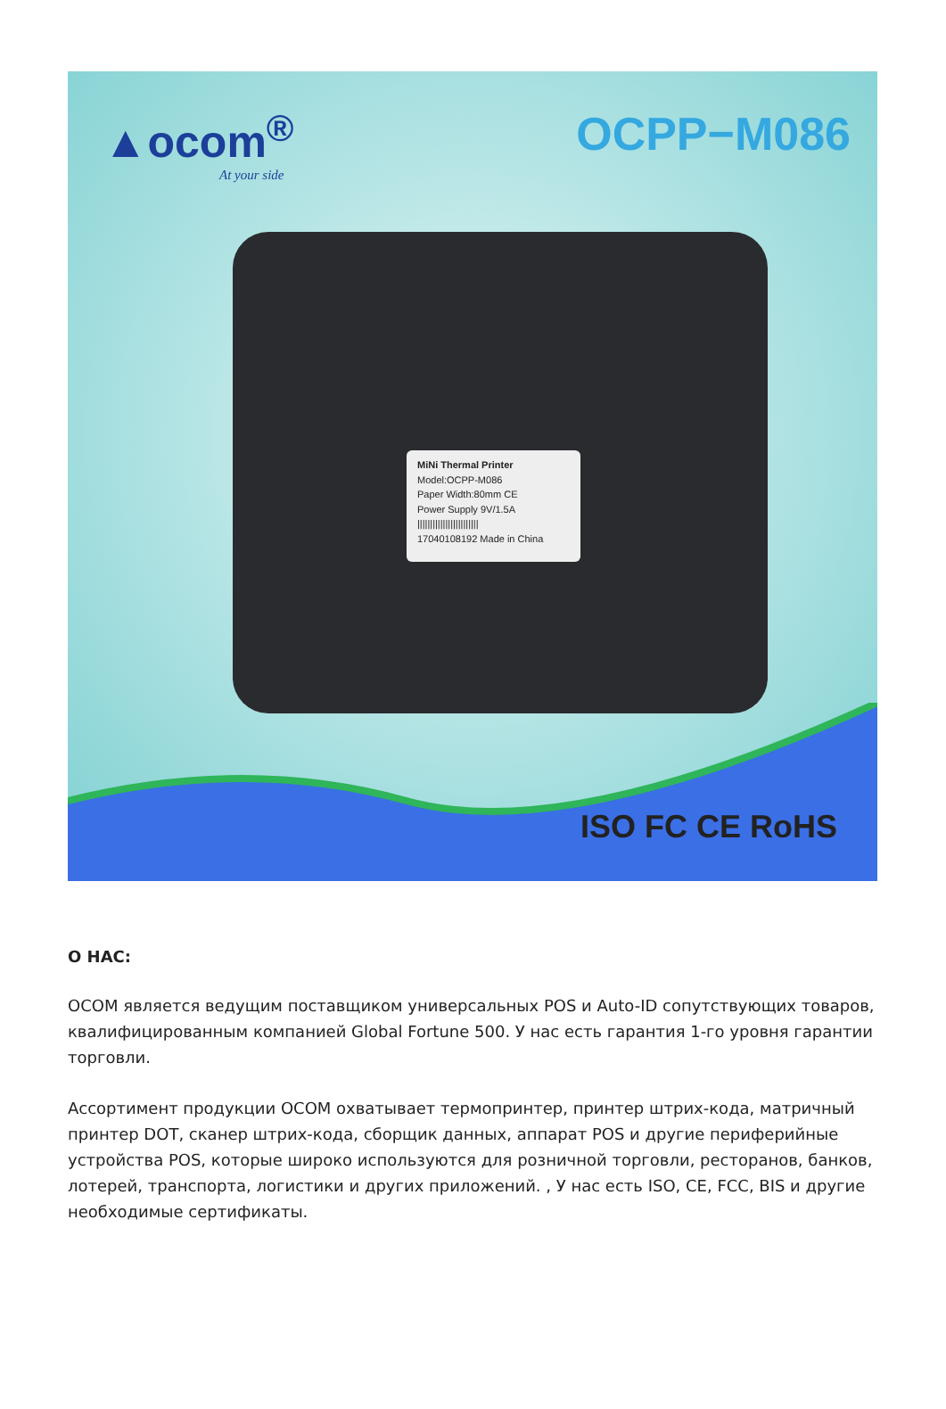▲ocom<sup>®</sup>
At your side
OCPP−M086
MiNi Thermal Printer
Model:OCPP-M086
Paper Width:80mm CE
Power Supply 9V/1.5A
||||||||||||||||||||||||
17040108192 Made in China
ISO FC CE RoHS
О НАС:
OCOM является ведущим поставщиком универсальных POS и Auto-ID сопутствующих товаров, квалифицированным компанией Global Fortune 500. У нас есть гарантия 1-го уровня гарантии торговли.
Ассортимент продукции OCOM охватывает термопринтер, принтер штрих-кода, матричный принтер DOT, сканер штрих-кода, сборщик данных, аппарат POS и другие периферийные устройства POS, которые широко используются для розничной торговли, ресторанов, банков, лотерей, транспорта, логистики и других приложений. , У нас есть ISO, CE, FCC, BIS и другие необходимые сертификаты.